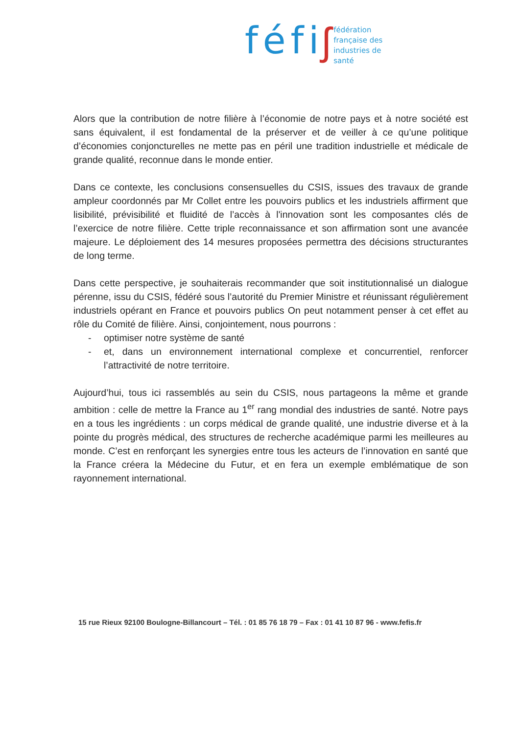féfi ʃ
fédération
française des
industries de
santé
Alors que la contribution de notre filière à l’économie de notre pays et à notre société est sans équivalent, il est fondamental de la préserver et de veiller à ce qu’une politique d’économies conjoncturelles ne mette pas en péril une tradition industrielle et médicale de grande qualité, reconnue dans le monde entier.
Dans ce contexte, les conclusions consensuelles du CSIS, issues des travaux de grande ampleur coordonnés par Mr Collet entre les pouvoirs publics et les industriels affirment que lisibilité, prévisibilité et fluidité de l’accès à l'innovation sont les composantes clés de l’exercice de notre filière. Cette triple reconnaissance et son affirmation sont une avancée majeure. Le déploiement des 14 mesures proposées permettra des décisions structurantes de long terme.
Dans cette perspective, je souhaiterais recommander que soit institutionnalisé un dialogue pérenne, issu du CSIS, fédéré sous l’autorité du Premier Ministre et réunissant régulièrement industriels opérant en France et pouvoirs publics On peut notamment penser à cet effet au rôle du Comité de filière. Ainsi, conjointement, nous pourrons :
- optimiser notre système de santé
- et, dans un environnement international complexe et concurrentiel, renforcer l’attractivité de notre territoire.
Aujourd’hui, tous ici rassemblés au sein du CSIS, nous partageons la même et grande ambition : celle de mettre la France au 1<sup>er</sup> rang mondial des industries de santé. Notre pays en a tous les ingrédients : un corps médical de grande qualité, une industrie diverse et à la pointe du progrès médical, des structures de recherche académique parmi les meilleures au monde. C’est en renforçant les synergies entre tous les acteurs de l’innovation en santé que la France créera la Médecine du Futur, et en fera un exemple emblématique de son rayonnement international.
15 rue Rieux 92100 Boulogne-Billancourt – Tél. : 01 85 76 18 79 – Fax : 01 41 10 87 96 - www.fefis.fr